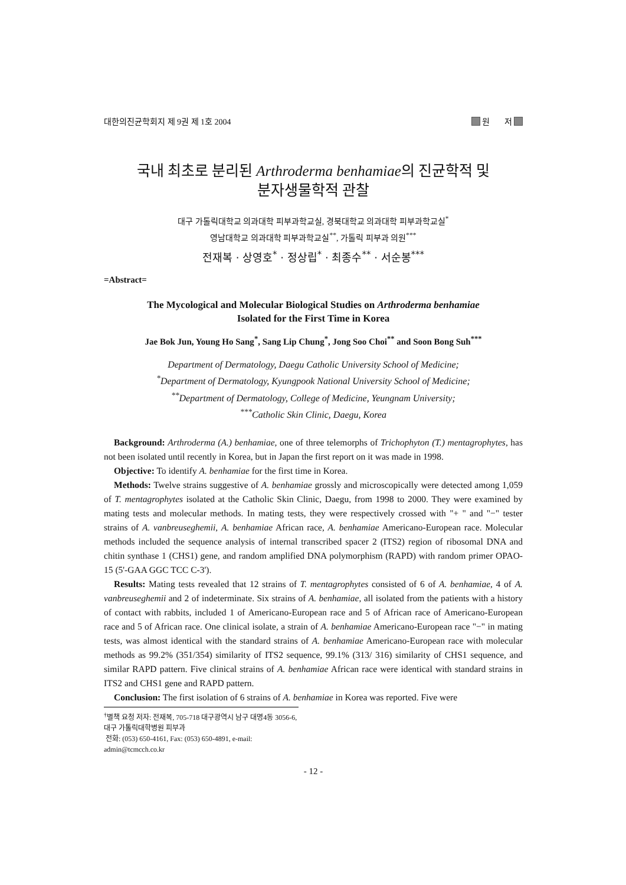대한의진균학회지 제 9권 제 1호 2004 원 저
국내 최초로 분리된 Arthroderma benhamiae의 진균학적 및
분자생물학적 관찰
대구 가톨릭대학교 의과대학 피부과학교실, 경북대학교 의과대학 피부과학교실<sup>*</sup>
영남대학교 의과대학 피부과학교실<sup>**</sup>, 가톨릭 피부과 의원<sup>***</sup>
전재복 · 상영호<sup>*</sup> · 정상립<sup>*</sup> · 최종수<sup>**</sup> · 서순봉<sup>***</sup>
=Abstract=
The Mycological and Molecular Biological Studies on Arthroderma benhamiae
Isolated for the First Time in Korea
Jae Bok Jun, Young Ho Sang<sup>*</sup>, Sang Lip Chung<sup>*</sup>, Jong Soo Choi<sup>**</sup> and Soon Bong Suh<sup>***</sup>
Department of Dermatology, Daegu Catholic University School of Medicine;
<sup>*</sup> Department of Dermatology, Kyungpook National University School of Medicine;
<sup>**</sup> Department of Dermatology, College of Medicine, Yeungnam University;
<sup>***</sup> Catholic Skin Clinic, Daegu, Korea
Background: Arthroderma (A.) benhamiae, one of three telemorphs of Trichophyton (T.) mentagrophytes, has not been isolated until recently in Korea, but in Japan the first report on it was made in 1998.
Objective: To identify A. benhamiae for the first time in Korea.
Methods: Twelve strains suggestive of A. benhamiae grossly and microscopically were detected among 1,059 of T. mentagrophytes isolated at the Catholic Skin Clinic, Daegu, from 1998 to 2000. They were examined by mating tests and molecular methods. In mating tests, they were respectively crossed with "+ " and "−" tester strains of A. vanbreuseghemii, A. benhamiae African race, A. benhamiae Americano-European race. Molecular methods included the sequence analysis of internal transcribed spacer 2 (ITS2) region of ribosomal DNA and chitin synthase 1 (CHS1) gene, and random amplified DNA polymorphism (RAPD) with random primer OPAO-15 (5'-GAA GGC TCC C-3').
Results: Mating tests revealed that 12 strains of T. mentagrophytes consisted of 6 of A. benhamiae, 4 of A. vanbreuseghemii and 2 of indeterminate. Six strains of A. benhamiae, all isolated from the patients with a history of contact with rabbits, included 1 of Americano-European race and 5 of African race of Americano-European race and 5 of African race. One clinical isolate, a strain of A. benhamiae Americano-European race "−" in mating tests, was almost identical with the standard strains of A. benhamiae Americano-European race with molecular methods as 99.2% (351/354) similarity of ITS2 sequence, 99.1% (313/ 316) similarity of CHS1 sequence, and similar RAPD pattern. Five clinical strains of A. benhamiae African race were identical with standard strains in ITS2 and CHS1 gene and RAPD pattern.
Conclusion: The first isolation of 6 strains of A. benhamiae in Korea was reported. Five were
<sup>†</sup> 별책 요청 저자: 전재복, 705-718 대구광역시 남구 대명4동 3056-6, 대구 가톨릭대학병원 피부과
전화: (053) 650-4161, Fax: (053) 650-4891, e-mail: admin@tcmcch.co.kr
- 12 -